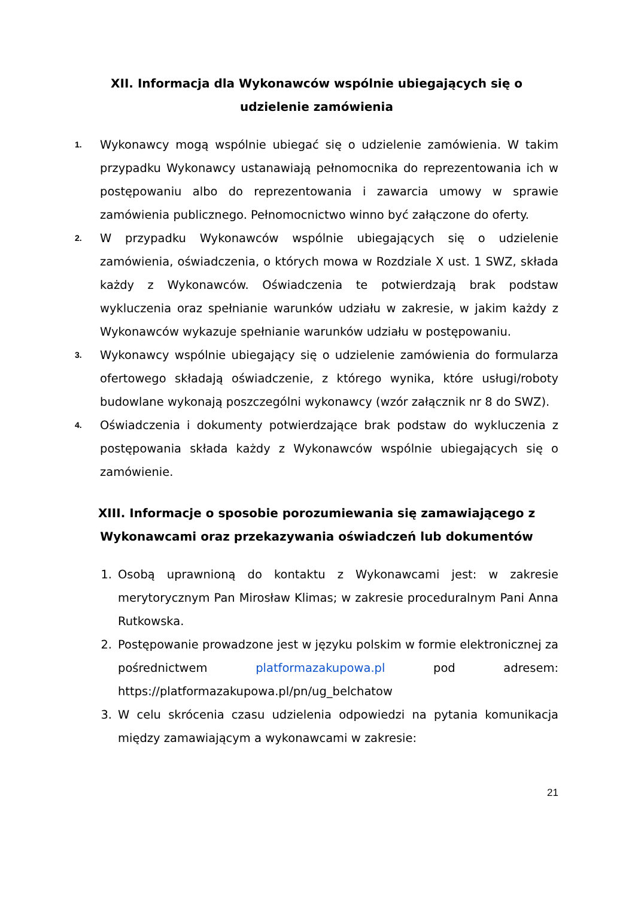XII. Informacja dla Wykonawców wspólnie ubiegających się o udzielenie zamówienia
1.
Wykonawcy mogą wspólnie ubiegać się o udzielenie zamówienia. W takim przypadku Wykonawcy ustanawiają pełnomocnika do reprezentowania ich w postępowaniu albo do reprezentowania i zawarcia umowy w sprawie zamówienia publicznego. Pełnomocnictwo winno być załączone do oferty.
2.
W przypadku Wykonawców wspólnie ubiegających się o udzielenie zamówienia, oświadczenia, o których mowa w Rozdziale X ust. 1 SWZ, składa każdy z Wykonawców. Oświadczenia te potwierdzają brak podstaw wykluczenia oraz spełnianie warunków udziału w zakresie, w jakim każdy z Wykonawców wykazuje spełnianie warunków udziału w postępowaniu.
3.
Wykonawcy wspólnie ubiegający się o udzielenie zamówienia do formularza ofertowego składają oświadczenie, z którego wynika, które usługi/roboty budowlane wykonają poszczególni wykonawcy (wzór załącznik nr 8 do SWZ).
4.
Oświadczenia i dokumenty potwierdzające brak podstaw do wykluczenia z postępowania składa każdy z Wykonawców wspólnie ubiegających się o zamówienie.
XIII. Informacje o sposobie porozumiewania się zamawiającego z Wykonawcami oraz przekazywania oświadczeń lub dokumentów
1. Osobą uprawnioną do kontaktu z Wykonawcami jest: w zakresie merytorycznym Pan Mirosław Klimas; w zakresie proceduralnym Pani Anna Rutkowska.
2. Postępowanie prowadzone jest w języku polskim w formie elektronicznej za pośrednictwem platformazakupowa.pl pod adresem: https://platformazakupowa.pl/pn/ug_belchatow
3. W celu skrócenia czasu udzielenia odpowiedzi na pytania komunikacja między zamawiającym a wykonawcami w zakresie:
21